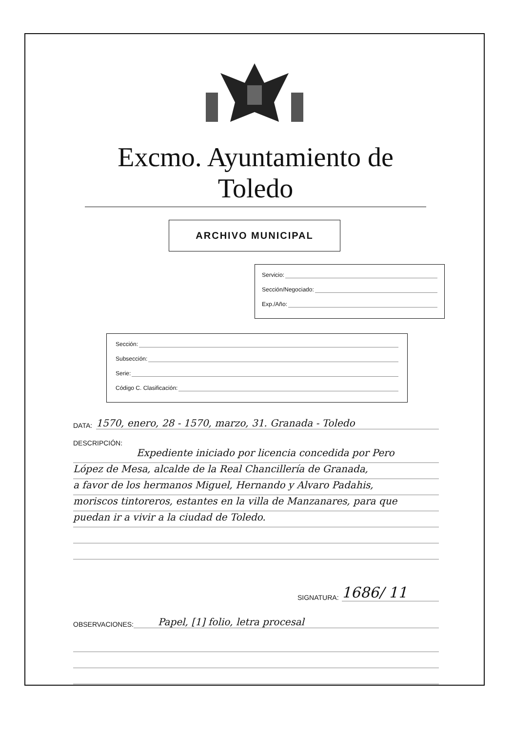Excmo. Ayuntamiento de Toledo
ARCHIVO MUNICIPAL
Servicio:
Sección/Negociado:
Exp./Año:
Sección:
Subsección:
Serie:
Código C. Clasificación:
DATA: 1570, enero, 28 - 1570, marzo, 31. Granada - Toledo
DESCRIPCIÓN:
Expediente iniciado por licencia concedida por Pero
López de Mesa, alcalde de la Real Chancillería de Granada,
a favor de los hermanos Miguel, Hernando y Alvaro Padahis,
moriscos tintoreros, estantes en la villa de Manzanares, para que
puedan ir a vivir a la ciudad de Toledo.
SIGNATURA: 1686/ 11
OBSERVACIONES: Papel, [1] folio, letra procesal